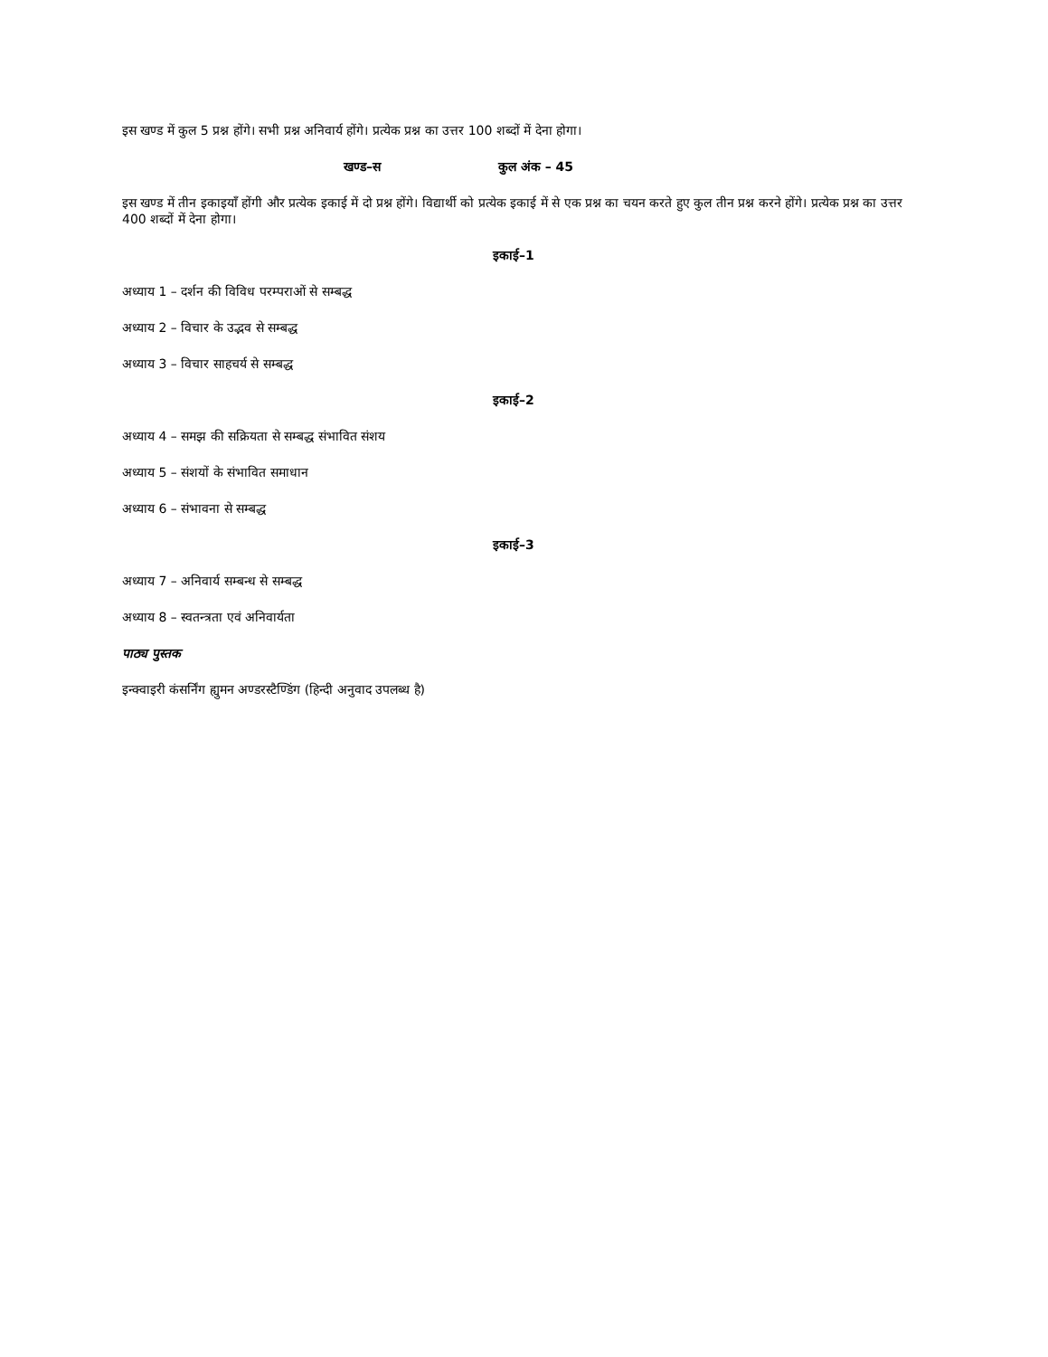इस खण्ड में कुल 5 प्रश्न होंगे। सभी प्रश्न अनिवार्य होंगे। प्रत्येक प्रश्न का उत्तर 100 शब्दों में देना होगा।
खण्ड–स कुल अंक – 45
इस खण्ड में तीन इकाइयाँ होंगी और प्रत्येक इकाई में दो प्रश्न होंगे। विद्यार्थी को प्रत्येक इकाई में से एक प्रश्न का चयन करते हुए कुल तीन प्रश्न करने होंगे। प्रत्येक प्रश्न का उत्तर 400 शब्दों में देना होगा।
इकाई–1
अध्याय 1 – दर्शन की विविध परम्पराओं से सम्बद्ध
अध्याय 2 – विचार के उद्भव से सम्बद्ध
अध्याय 3 – विचार साहचर्य से सम्बद्ध
इकाई–2
अध्याय 4 – समझ की सक्रियता से सम्बद्ध संभावित संशय
अध्याय 5 – संशयों के संभावित समाधान
अध्याय 6 – संभावना से सम्बद्ध
इकाई–3
अध्याय 7 – अनिवार्य सम्बन्ध से सम्बद्ध
अध्याय 8 – स्वतन्त्रता एवं अनिवार्यता
पाठ्य पुस्तक
इन्क्वाइरी कंसर्निंग ह्युमन अण्डरस्टैण्डिंग (हिन्दी अनुवाद उपलब्ध है)